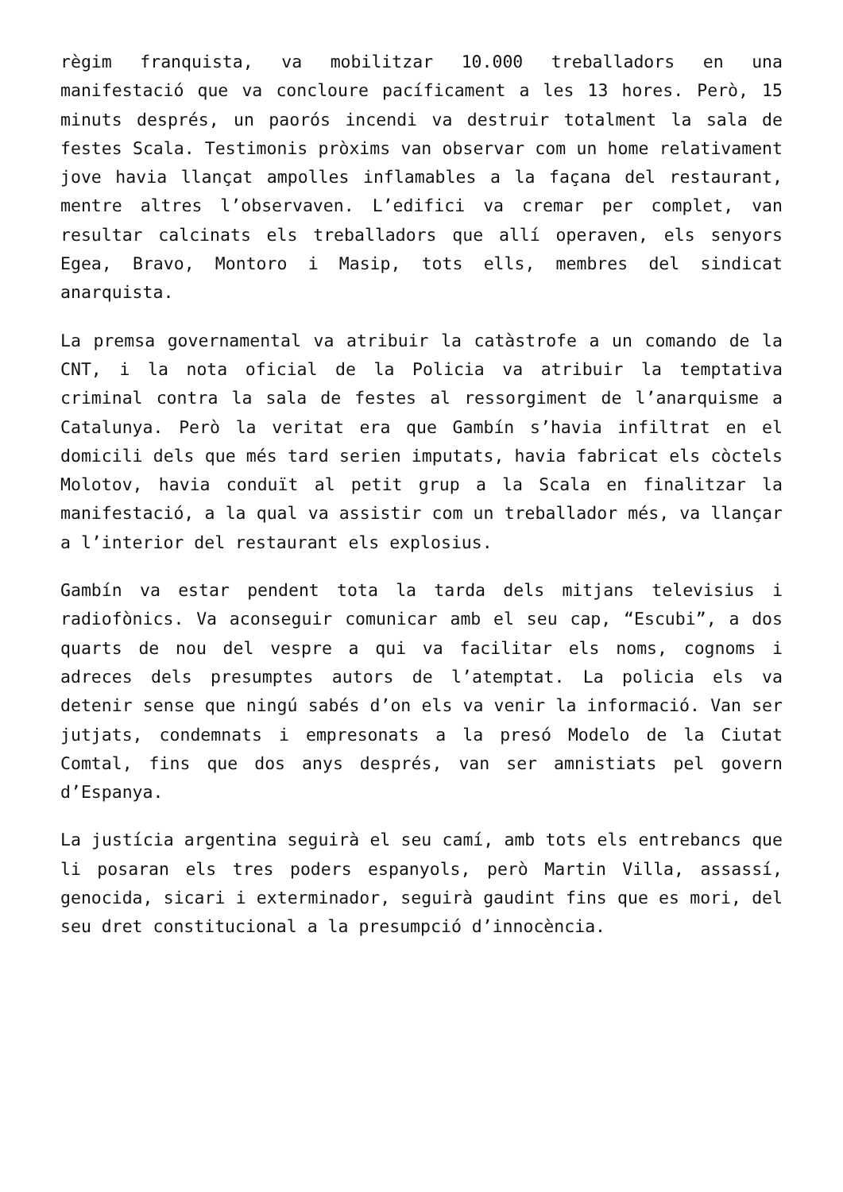règim franquista, va mobilitzar 10.000 treballadors en una manifestació que va concloure pacíficament a les 13 hores. Però, 15 minuts després, un paorós incendi va destruir totalment la sala de festes Scala. Testimonis pròxims van observar com un home relativament jove havia llançat ampolles inflamables a la façana del restaurant, mentre altres l’observaven. L’edifici va cremar per complet, van resultar calcinats els treballadors que allí operaven, els senyors Egea, Bravo, Montoro i Masip, tots ells, membres del sindicat anarquista.
La premsa governamental va atribuir la catàstrofe a un comando de la CNT, i la nota oficial de la Policia va atribuir la temptativa criminal contra la sala de festes al ressorgiment de l’anarquisme a Catalunya. Però la veritat era que Gambín s’havia infiltrat en el domicili dels que més tard serien imputats, havia fabricat els còctels Molotov, havia conduït al petit grup a la Scala en finalitzar la manifestació, a la qual va assistir com un treballador més, va llançar a l’interior del restaurant els explosius.
Gambín va estar pendent tota la tarda dels mitjans televisius i radiofònics. Va aconseguir comunicar amb el seu cap, “Escubi”, a dos quarts de nou del vespre a qui va facilitar els noms, cognoms i adreces dels presumptes autors de l’atemptat. La policia els va detenir sense que ningú sabés d’on els va venir la informació. Van ser jutjats, condemnats i empresonats a la presó Modelo de la Ciutat Comtal, fins que dos anys després, van ser amnistiats pel govern d’Espanya.
La justícia argentina seguirà el seu camí, amb tots els entrebancs que li posaran els tres poders espanyols, però Martin Villa, assassí, genocida, sicari i exterminador, seguirà gaudint fins que es mori, del seu dret constitucional a la presumpció d’innocència.